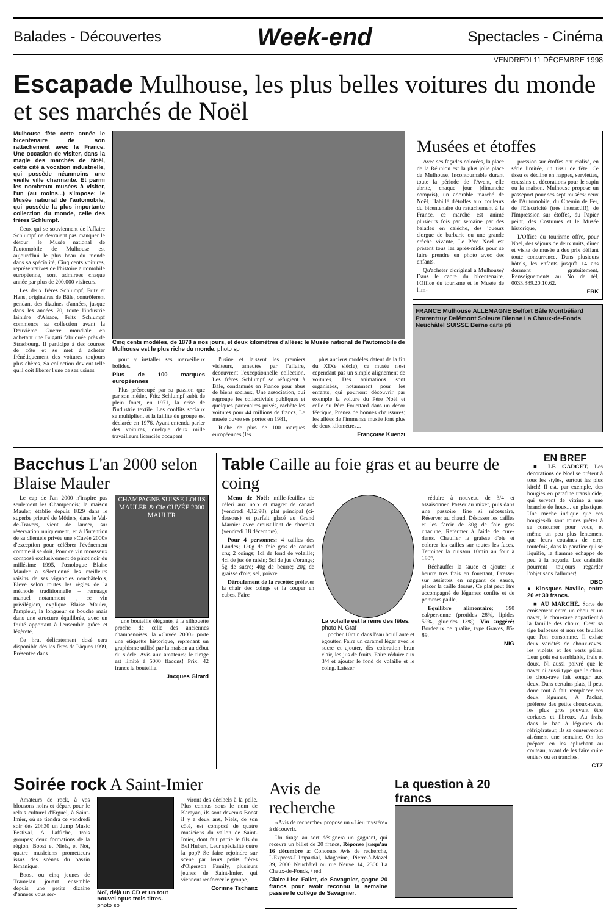Balades - Découvertes Week-end Spectacles - Cinéma
VENDREDI 11 DÉCEMBRE 1998
Escapade Mulhouse, les plus belles voitures du monde et ses marchés de Noël
Mulhouse fête cette année le bicentenaire de son rattachement avec la France. Une occasion de visiter, dans la magie des marchés de Noël, cette cité à vocation industrielle, qui possède néanmoins une vieille ville charmante. Et parmi les nombreux musées à visiter, l'un (au moins...) s'impose: le Musée national de l'automobile, qui possède la plus importante collection du monde, celle des frères Schlumpf.
Ceux qui se souviennent de l'affaire Schlumpf ne devraient pas manquer le détour: le Musée national de l'automobile de Mulhouse est aujourd'hui le plus beau du monde dans sa spécialité. Cinq cents voitures, représentatives de l'histoire automobile européenne, sont admirées chaque année par plus de 200.000 visiteurs.
Les deux frères Schlumpf, Fritz et Hans, originaires de Bâle, contrôlèrent pendant des dizaines d'années, jusque dans les années 70, toute l'industrie lainière d'Alsace. Fritz Schlumpf commence sa collection avant la Deuxième Guerre mondiale en achetant une Bugatti fabriquée près de Strasbourg. Il participe à des courses de côte et se met à acheter frénétiquement des voitures toujours plus chères. Sa collection devient telle qu'il doit libérer l'une de ses usines
Cinq cents modèles, de 1878 à nos jours, et deux kilomètres d'allées: le Musée national de l'automobile de Mulhouse est le plus riche du monde. photo sp
pour y installer ses merveilleux bolides.
Plus de 100 marques européennes
Plus préoccupé par sa passion que par son métier, Fritz Schlumpf subit de plein fouet, en 1971, la crise de l'industrie textile. Les conflits sociaux se multiplient et la faillite du groupe est déclarée en 1976. Ayant entendu parler des voitures, quelque deux mille travailleurs licenciés occupent
l'usine et laissent les premiers visiteurs, ameutés par l'affaire, découvrent l'exceptionnelle collection. Les frères Schlumpf se réfugient à Bâle, condamnés en France pour abus de biens sociaux. Une association, qui regroupe les collectivités publiques et quelques partenaires privés, rachète les voitures pour 44 millions de francs. Le musée ouvre ses portes en 1981.
Riche de plus de 100 marques européennes (les
plus anciens modèles datent de la fin du XIXe siècle), ce musée n'est cependant pas un simple alignement de voitures. Des animations sont organisées, notamment pour les enfants, qui pourront découvrir par exemple la voiture du Père Noël et celle du Père Fouettard dans un décor féerique. Prenez de bonnes chaussures: les allées de l'immense musée font plus de deux kilomètres...
Françoise Kuenzi
Musées et étoffes
Avec ses façades colorées, la place de la Réunion est la plus jolie place de Mulhouse. Incontournable durant toute la période de l'Avent, elle abrite, chaque jour (dimanche compris), un adorable marché de Noël. Habillé d'étoffes aux couleurs du bicentenaire du rattachement à la France, ce marché est animé plusieurs fois par semaine par des balades en calèche, des joueurs d'orgue de barbarie ou une grande crèche vivante. Le Père Noël est présent tous les après-midis pour se faire prendre en photo avec des enfants.
Qu'acheter d'original à Mulhouse? Dans le cadre du bicentenaire, l'Office du tourisme et le Musée de l'im-
pression sur étoffes ont réalisé, en série limitée, un tissu de fête. Ce tissu se décline en nappes, serviettes, coussins et décorations pour le sapin ou la maison. Mulhouse propose un passeport pour ses sept musées: ceux de l'Automobile, du Chemin de Fer, de l'Electricité (très interactif!), de l'Impression sur étoffes, du Papier peint, des Costumes et le Musée historique.
L'Office du tourisme offre, pour Noël, des séjours de deux nuits, dîner et visite de musée à des prix défiant toute concurrence. Dans plusieurs hôtels, les enfants jusqu'à 14 ans dorment gratuitement. Renseignements au No de tél. 0033.389.20.10.62.
FRK
FRANCE Mulhouse ALLEMAGNE Belfort Bâle Montbéliard Porrentruy Delémont Soleure Bienne La Chaux-de-Fonds Neuchâtel SUISSE Berne carte pti
Bacchus L'an 2000 selon Blaise Mauler
Le cap de l'an 2000 n'inspire pas seulement les Champenois: la maison Mauler, établie depuis 1829 dans le superbe prieuré de Môtiers, dans le Val-de-Travers, vient de lancer, sur réservation uniquement, et à l'intention de sa clientèle privée une «Cuvée 2000» d'exception pour célébrer l'événement comme il se doit. Pour ce vin mousseux composé exclusivement de pinot noir du millésime 1995, l'œnologue Blaise Mauler a sélectionné les meilleurs raisins de ses vignobles neuchâtelois. Elevé selon toutes les règles de la méthode traditionnelle – remuage manuel notamment –, ce vin privilégiera, explique Blaise Mauler, l'ampleur, la longueur en bouche mais dans une structure équilibrée, avec un fruité apportant à l'ensemble grâce et légèreté.
Ce brut délicatement dosé sera disponible dès les fêtes de Pâques 1999. Présentée dans
CHAMPAGNE SUISSE LOUIS MAULER & Cie CUVÉE 2000 MAULER
une bouteille élégante, à la silhouette proche de celle des anciennes champenoises, la «Cuvée 2000» porte une étiquette historique, reprenant un graphisme utilisé par la maison au début du siècle. Avis aux amateurs: le tirage est limité à 5000 flacons! Prix: 42 francs la bouteille.
Jacques Girard
Table Caille au foie gras et au beurre de coing
Menu de Noël: mille-feuilles de céleri aux noix et magret de canard (vendredi 4.12.98), plat principal (ci-dessous) et parfait glacé au Grand Marnier avec croustillant de chocolat (vendredi 18 décembre).
Pour 4 personnes: 4 cailles des Landes; 120g de foie gras de canard cru; 2 coings; 1dl de fond de volaille; 4cl de jus de raisin; 5cl de jus d'orange; 5g de sucre; 40g de beurre; 20g de graisse d'oie; sel, poivre.
Déroulement de la recette: prélever la chair des coings et la couper en cubes. Faire
La volaille est la reine des fêtes. photo N. Graf
pocher 10min dans l'eau bouillante et égoutter. Faire un caramel léger avec le sucre et ajouter, dès coloration brun clair, les jus de fruits. Faire réduire aux 3/4 et ajouter le fond de volaille et le coing. Laisser
réduire à nouveau de 3/4 et assaisonner. Passer au mixer, puis dans une passoire fine si nécessaire. Réserver au chaud. Désosser les cailles et les farcir de 30g de foie gras chacune. Refermer à l'aide de cure-dents. Chauffer la graisse d'oie et colorer les cailles sur toutes les faces. Terminer la cuisson 10min au four à 180°.
Réchauffer la sauce et ajouter le beurre très frais en fouettant. Dresser sur assiettes en nappant de sauce, placer la caille dessus. Ce plat peut être accompagné de légumes confits et de pommes paille.
Equilibre alimentaire: 690 cal/personne (protides 28%, lipides 59%, glucides 13%). Vin suggéré: Bordeaux de qualité, type Graves, 85-89.
NIG
EN BREF
■ LE GADGET. Les décorations de Noël se prêtent à tous les styles, surtout les plus kitch! Il est, par exemple, des bougies en parafine translucide, qui servent de vitrine à une branche de houx... en plastique. Une mèche indique que ces bougies-là sont toutes prêtes à se consumer pour vous, et même un peu plus lentement que leurs cousines de cire; toutefois, dans la parafine qui se liquifie, la flamme échappe de peu à la noyade. Les craintifs pourront toujours regarder l'objet sans l'allumer!
DBO
● Kiosques Naville, entre 20 et 30 francs.
■ AU MARCHÉ. Sorte de croisement entre un chou et un navet, le chou-rave appartient à la famille des choux. C'est sa tige bulbeuse et non ses feuilles que l'on consomme. Il existe deux variétés de choux-raves: les violets et les verts pâles. Leur goût est semblable, frais et doux. Ni aussi poivré que le navet ni aussi typé que le chou, le chou-rave fait songer aux deux. Dans certains plats, il peut donc tout à fait remplacer ces deux légumes. A l'achat, préférez des petits choux-raves, les plus gros pouvant être coriaces et fibreux. Au frais, dans le bac à légumes du réfrigérateur, ils se conserveront aisément une semaine. On les prépare en les épluchant au couteau, avant de les faire cuire entiers ou en tranches.
CTZ
Soirée rock A Saint-Imier
Amateurs de rock, à vos blousons noirs et départ pour le relais culturel d'Erguël, à Saint-Imier, où se tiendra ce vendredi soir dès 20h30 un Jump Music Festival. A l'affiche, trois groupes: deux formations de la région, Boost et Niels, et Noï, quatre musiciens prometteurs issus des scènes du bassin lémanique.
Boost ou cinq jeunes de Tramelan jouant ensemble depuis une petite dizaine d'années vous ser-
Noï, déjà un CD et un tout nouvel opus trois titres. photo sp
viront des décibels à la pelle. Plus connus sous le nom de Karayan, ils sont devenus Boost il y a deux ans. Niels, de son côté, est composé de quatre musiciens du vallon de Saint-Imier, dont fait partie le fils du Bel Hubert. Leur spécialité outre la pop? Se faire rejoindre sur scène par leurs petits frères d'Olgerson Family, plusieurs jeunes de Saint-Imier, qui viennent renforcer le groupe.
Corinne Tschanz
Avis de recherche
«Avis de recherche» propose un «Lieu mystère» à découvrir.
Un tirage au sort désignera un gagnant, qui recevra un billet de 20 francs. Réponse jusqu'au 16 décembre à: Concours Avis de recherche, L'Express-L'Impartial, Magazine, Pierre-à-Mazel 39, 2000 Neuchâtel ou rue Neuve 14, 2300 La Chaux-de-Fonds. / réd
Claire-Lise Fallet, de Savagnier, gagne 20 francs pour avoir reconnu la semaine passée le collège de Savagnier.
La question à 20 francs